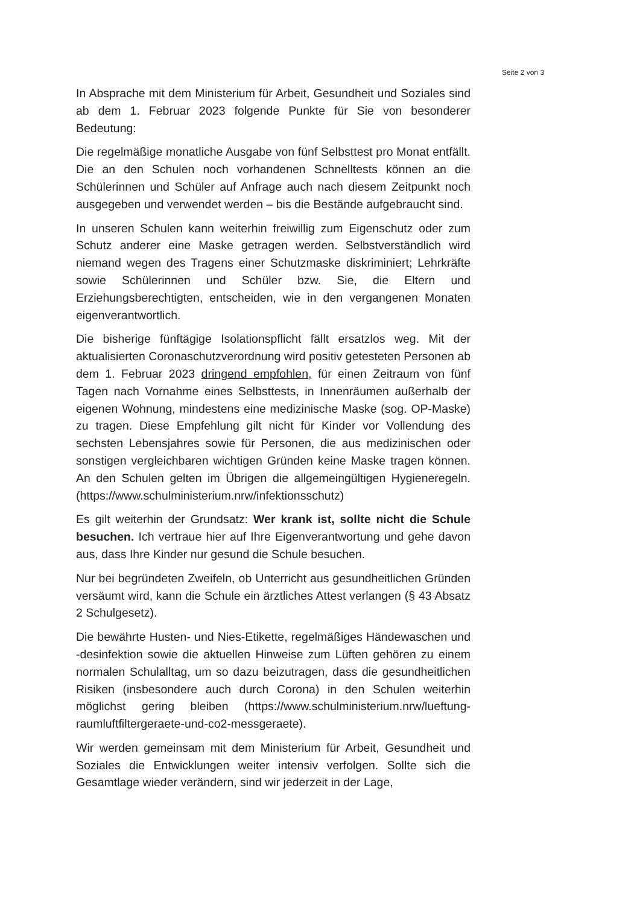Seite 2 von 3
In Absprache mit dem Ministerium für Arbeit, Gesundheit und Soziales sind ab dem 1. Februar 2023 folgende Punkte für Sie von besonderer Bedeutung:
Die regelmäßige monatliche Ausgabe von fünf Selbsttest pro Monat entfällt. Die an den Schulen noch vorhandenen Schnelltests können an die Schülerinnen und Schüler auf Anfrage auch nach diesem Zeitpunkt noch ausgegeben und verwendet werden – bis die Bestände aufgebraucht sind.
In unseren Schulen kann weiterhin freiwillig zum Eigenschutz oder zum Schutz anderer eine Maske getragen werden. Selbstverständlich wird niemand wegen des Tragens einer Schutzmaske diskriminiert; Lehrkräfte sowie Schülerinnen und Schüler bzw. Sie, die Eltern und Erziehungsberechtigten, entscheiden, wie in den vergangenen Monaten eigenverantwortlich.
Die bisherige fünftägige Isolationspflicht fällt ersatzlos weg. Mit der aktualisierten Coronaschutzverordnung wird positiv getesteten Personen ab dem 1. Februar 2023 dringend empfohlen, für einen Zeitraum von fünf Tagen nach Vornahme eines Selbsttests, in Innenräumen außerhalb der eigenen Wohnung, mindestens eine medizinische Maske (sog. OP-Maske) zu tragen. Diese Empfehlung gilt nicht für Kinder vor Vollendung des sechsten Lebensjahres sowie für Personen, die aus medizinischen oder sonstigen vergleichbaren wichtigen Gründen keine Maske tragen können. An den Schulen gelten im Übrigen die allgemeingültigen Hygieneregeln. (https://www.schulministerium.nrw/infektionsschutz)
Es gilt weiterhin der Grundsatz: Wer krank ist, sollte nicht die Schule besuchen. Ich vertraue hier auf Ihre Eigenverantwortung und gehe davon aus, dass Ihre Kinder nur gesund die Schule besuchen.
Nur bei begründeten Zweifeln, ob Unterricht aus gesundheitlichen Gründen versäumt wird, kann die Schule ein ärztliches Attest verlangen (§ 43 Absatz 2 Schulgesetz).
Die bewährte Husten- und Nies-Etikette, regelmäßiges Händewaschen und -desinfektion sowie die aktuellen Hinweise zum Lüften gehören zu einem normalen Schulalltag, um so dazu beizutragen, dass die gesundheitlichen Risiken (insbesondere auch durch Corona) in den Schulen weiterhin möglichst gering bleiben (https://www.schulministerium.nrw/lueftung-raumluftfiltergeraete-und-co2-messgeraete).
Wir werden gemeinsam mit dem Ministerium für Arbeit, Gesundheit und Soziales die Entwicklungen weiter intensiv verfolgen. Sollte sich die Gesamtlage wieder verändern, sind wir jederzeit in der Lage,